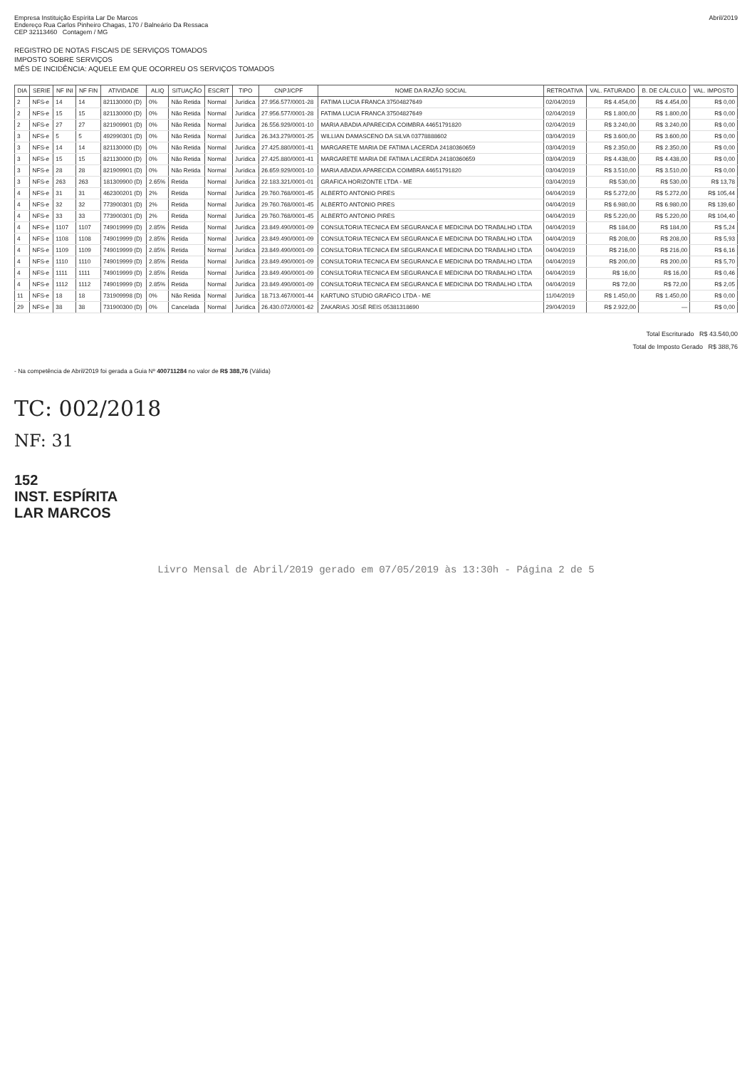Empresa Instituição Espírita Lar De Marcos
Endereço Rua Carlos Pinheiro Chagas, 170 / Balneário Da Ressaca
CEP 32113460 Contagem / MG
Abril/2019
REGISTRO DE NOTAS FISCAIS DE SERVIÇOS TOMADOS
IMPOSTO SOBRE SERVIÇOS
MÊS DE INCIDÊNCIA: AQUELE EM QUE OCORREU OS SERVIÇOS TOMADOS
| DIA | SERIE | NF INI | NF FIN | ATIVIDADE | ALIQ | SITUAÇÃO | ESCRIT | TIPO | CNPJ/CPF | NOME DA RAZÃO SOCIAL | RETROATIVA | VAL. FATURADO | B. DE CÁLCULO | VAL. IMPOSTO |
| --- | --- | --- | --- | --- | --- | --- | --- | --- | --- | --- | --- | --- | --- | --- |
| 2 | NFS-e | 14 | 14 | 821130000 (D) | 0% | Não Retida | Normal | Jurídica | 27.956.577/0001-28 | FATIMA LUCIA FRANCA 37504827649 | 02/04/2019 | R$ 4.454,00 | R$ 4.454,00 | R$ 0,00 |
| 2 | NFS-e | 15 | 15 | 821130000 (D) | 0% | Não Retida | Normal | Jurídica | 27.956.577/0001-28 | FATIMA LUCIA FRANCA 37504827649 | 02/04/2019 | R$ 1.800,00 | R$ 1.800,00 | R$ 0,00 |
| 2 | NFS-e | 27 | 27 | 821909901 (D) | 0% | Não Retida | Normal | Jurídica | 26.556.929/0001-10 | MARIA ABADIA APARECIDA COIMBRA 44651791820 | 02/04/2019 | R$ 3.240,00 | R$ 3.240,00 | R$ 0,00 |
| 3 | NFS-e | 5 | 5 | 492990301 (D) | 0% | Não Retida | Normal | Jurídica | 26.343.279/0001-25 | WILLIAN DAMASCENO DA SILVA 03778888602 | 03/04/2019 | R$ 3.600,00 | R$ 3.600,00 | R$ 0,00 |
| 3 | NFS-e | 14 | 14 | 821130000 (D) | 0% | Não Retida | Normal | Jurídica | 27.425.880/0001-41 | MARGARETE MARIA DE FATIMA LACERDA 24180360659 | 03/04/2019 | R$ 2.350,00 | R$ 2.350,00 | R$ 0,00 |
| 3 | NFS-e | 15 | 15 | 821130000 (D) | 0% | Não Retida | Normal | Jurídica | 27.425.880/0001-41 | MARGARETE MARIA DE FATIMA LACERDA 24180360659 | 03/04/2019 | R$ 4.438,00 | R$ 4.438,00 | R$ 0,00 |
| 3 | NFS-e | 28 | 28 | 821909901 (D) | 0% | Não Retida | Normal | Jurídica | 26.659.929/0001-10 | MARIA ABADIA APARECIDA COIMBRA 44651791820 | 03/04/2019 | R$ 3.510,00 | R$ 3.510,00 | R$ 0,00 |
| 3 | NFS-e | 263 | 263 | 181309900 (D) | 2.65% | Retida | Normal | Jurídica | 22.183.321/0001-01 | GRAFICA HORIZONTE LTDA - ME | 03/04/2019 | R$ 530,00 | R$ 530,00 | R$ 13,78 |
| 4 | NFS-e | 31 | 31 | 462300201 (D) | 2% | Retida | Normal | Jurídica | 29.760.768/0001-45 | ALBERTO ANTONIO PIRES | 04/04/2019 | R$ 5.272,00 | R$ 5.272,00 | R$ 105,44 |
| 4 | NFS-e | 32 | 32 | 773900301 (D) | 2% | Retida | Normal | Jurídica | 29.760.768/0001-45 | ALBERTO ANTONIO PIRES | 04/04/2019 | R$ 6.980,00 | R$ 6.980,00 | R$ 139,60 |
| 4 | NFS-e | 33 | 33 | 773900301 (D) | 2% | Retida | Normal | Jurídica | 29.760.768/0001-45 | ALBERTO ANTONIO PIRES | 04/04/2019 | R$ 5.220,00 | R$ 5.220,00 | R$ 104,40 |
| 4 | NFS-e | 1107 | 1107 | 749019999 (D) | 2.85% | Retida | Normal | Jurídica | 23.849.490/0001-09 | CONSULTORIA TECNICA EM SEGURANCA E MEDICINA DO TRABALHO LTDA | 04/04/2019 | R$ 184,00 | R$ 184,00 | R$ 5,24 |
| 4 | NFS-e | 1108 | 1108 | 749019999 (D) | 2.85% | Retida | Normal | Jurídica | 23.849.490/0001-09 | CONSULTORIA TECNICA EM SEGURANCA E MEDICINA DO TRABALHO LTDA | 04/04/2019 | R$ 208,00 | R$ 208,00 | R$ 5,93 |
| 4 | NFS-e | 1109 | 1109 | 749019999 (D) | 2.85% | Retida | Normal | Jurídica | 23.849.490/0001-09 | CONSULTORIA TECNICA EM SEGURANCA E MEDICINA DO TRABALHO LTDA | 04/04/2019 | R$ 216,00 | R$ 216,00 | R$ 6,16 |
| 4 | NFS-e | 1110 | 1110 | 749019999 (D) | 2.85% | Retida | Normal | Jurídica | 23.849.490/0001-09 | CONSULTORIA TECNICA EM SEGURANCA E MEDICINA DO TRABALHO LTDA | 04/04/2019 | R$ 200,00 | R$ 200,00 | R$ 5,70 |
| 4 | NFS-e | 1111 | 1111 | 749019999 (D) | 2.85% | Retida | Normal | Jurídica | 23.849.490/0001-09 | CONSULTORIA TECNICA EM SEGURANCA E MEDICINA DO TRABALHO LTDA | 04/04/2019 | R$ 16,00 | R$ 16,00 | R$ 0,46 |
| 4 | NFS-e | 1112 | 1112 | 749019999 (D) | 2.85% | Retida | Normal | Jurídica | 23.849.490/0001-09 | CONSULTORIA TECNICA EM SEGURANCA E MEDICINA DO TRABALHO LTDA | 04/04/2019 | R$ 72,00 | R$ 72,00 | R$ 2,05 |
| 11 | NFS-e | 18 | 18 | 731909998 (D) | 0% | Não Retida | Normal | Jurídica | 18.713.467/0001-44 | KARTUNO STUDIO GRAFICO LTDA - ME | 11/04/2019 | R$ 1.450,00 | R$ 1.450,00 | R$ 0,00 |
| 29 | NFS-e | 38 | 38 | 731900300 (D) | 0% | Cancelada | Normal | Jurídica | 26.430.072/0001-62 | ZAKARIAS JOSÉ REIS 05381318690 | 29/04/2019 | R$ 2.922,00 | — | R$ 0,00 |
Total Escriturado R$ 43.540,00
Total de Imposto Gerado R$ 388,76
- Na competência de Abril/2019 foi gerada a Guia Nº 400711284 no valor de R$ 388,76 (Válida)
TC: 002/2018
NF: 31
152
INST. ESPÍRITA
LAR MARCOS
Livro Mensal de Abril/2019 gerado em 07/05/2019 às 13:30h - Página 2 de 5